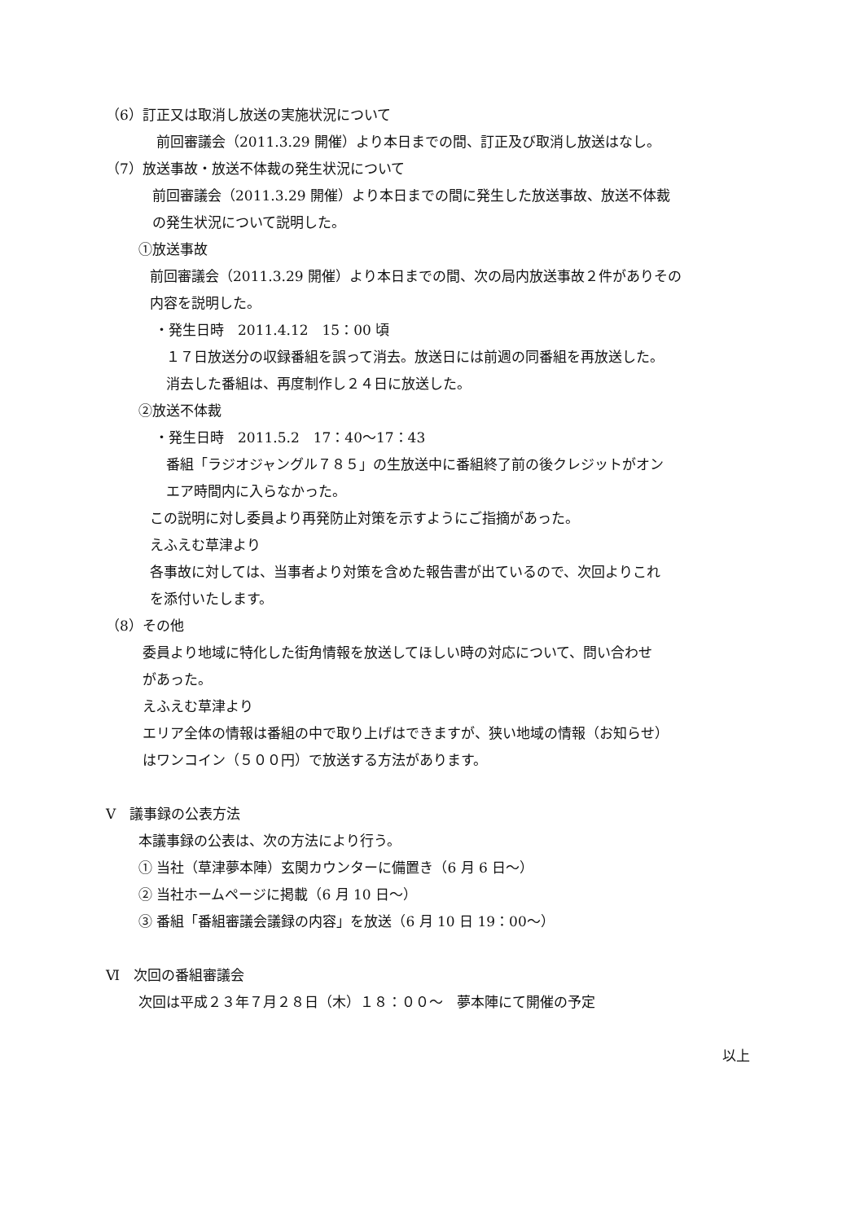（6）訂正又は取消し放送の実施状況について
前回審議会（2011.3.29 開催）より本日までの間、訂正及び取消し放送はなし。
（7）放送事故・放送不体裁の発生状況について
前回審議会（2011.3.29 開催）より本日までの間に発生した放送事故、放送不体裁
の発生状況について説明した。
①放送事故
前回審議会（2011.3.29 開催）より本日までの間、次の局内放送事故２件がありその
内容を説明した。
・発生日時　2011.4.12　15：00 頃
１７日放送分の収録番組を誤って消去。放送日には前週の同番組を再放送した。
消去した番組は、再度制作し２４日に放送した。
②放送不体裁
・発生日時　2011.5.2　17：40～17：43
番組「ラジオジャングル７８５」の生放送中に番組終了前の後クレジットがオン
エア時間内に入らなかった。
この説明に対し委員より再発防止対策を示すようにご指摘があった。
えふえむ草津より
各事故に対しては、当事者より対策を含めた報告書が出ているので、次回よりこれ
を添付いたします。
（8）その他
委員より地域に特化した街角情報を放送してほしい時の対応について、問い合わせ
があった。
えふえむ草津より
エリア全体の情報は番組の中で取り上げはできますが、狭い地域の情報（お知らせ）
はワンコイン（５００円）で放送する方法があります。
Ⅴ　議事録の公表方法
本議事録の公表は、次の方法により行う。
① 当社（草津夢本陣）玄関カウンターに備置き（6 月 6 日～）
② 当社ホームページに掲載（6 月 10 日～）
③ 番組「番組審議会議録の内容」を放送（6 月 10 日 19：00～）
Ⅵ　次回の番組審議会
次回は平成２３年７月２８日（木）１８：００～　夢本陣にて開催の予定
以上